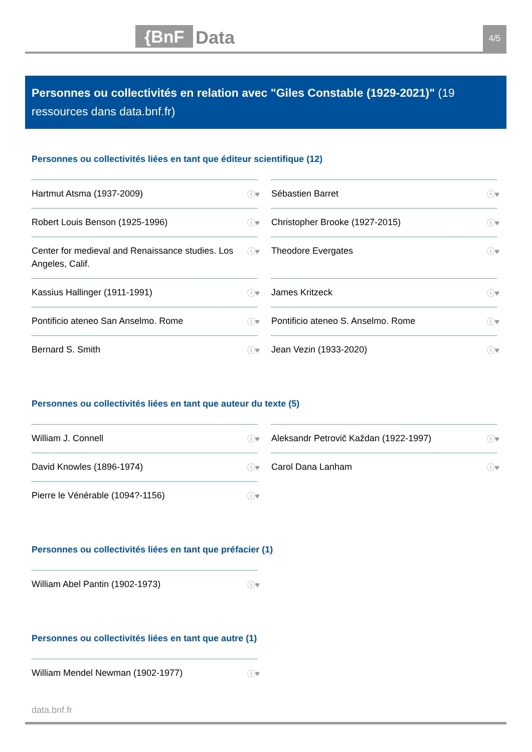{BnF Data 4/5
Personnes ou collectivités en relation avec "Giles Constable (1929-2021)" (19 ressources dans data.bnf.fr)
Personnes ou collectivités liées en tant que éditeur scientifique (12)
Hartmut Atsma (1937-2009) ⓘ♥
Sébastien Barret ⓘ♥
Robert Louis Benson (1925-1996) ⓘ♥
Christopher Brooke (1927-2015) ⓘ♥
Center for medieval and Renaissance studies. Los Angeles, Calif. ⓘ♥
Theodore Evergates ⓘ♥
Kassius Hallinger (1911-1991) ⓘ♥
James Kritzeck ⓘ♥
Pontificio ateneo San Anselmo. Rome ⓘ♥
Pontificio ateneo S. Anselmo. Rome ⓘ♥
Bernard S. Smith ⓘ♥
Jean Vezin (1933-2020) ⓘ♥
Personnes ou collectivités liées en tant que auteur du texte (5)
William J. Connell ⓘ♥
Aleksandr Petrovič Každan (1922-1997) ⓘ♥
David Knowles (1896-1974) ⓘ♥
Carol Dana Lanham ⓘ♥
Pierre le Vénérable (1094?-1156) ⓘ♥
Personnes ou collectivités liées en tant que préfacier (1)
William Abel Pantin (1902-1973) ⓘ♥
Personnes ou collectivités liées en tant que autre (1)
William Mendel Newman (1902-1977) ⓘ♥
data.bnf.fr